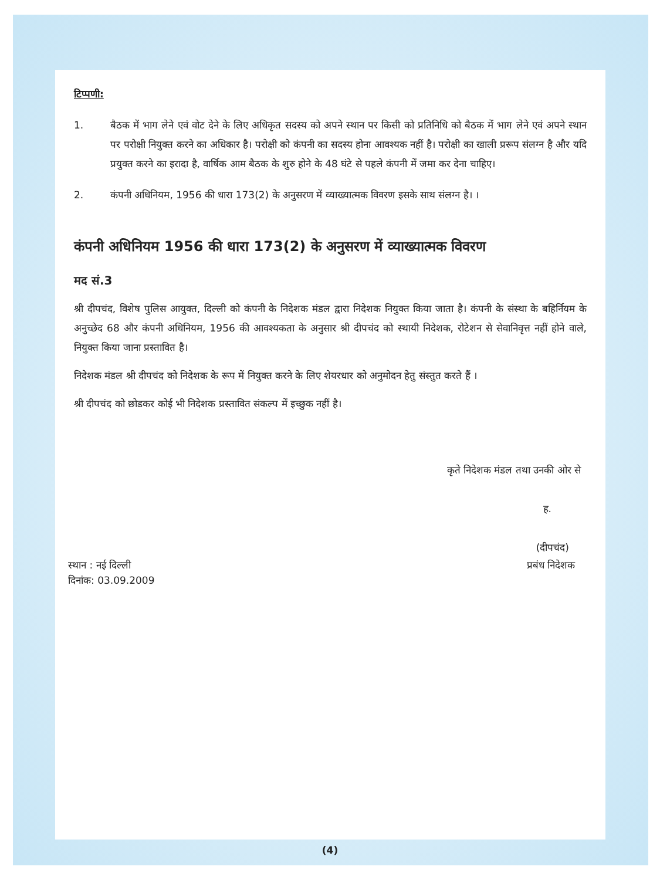टिप्पणी:
1. बैठक में भाग लेने एवं वोट देने के लिए अधिकृत सदस्य को अपने स्थान पर किसी को प्रतिनिधि को बैठक में भाग लेने एवं अपने स्थान पर परोक्षी नियुक्त करने का अधिकार है। परोक्षी को कंपनी का सदस्य होना आवश्यक नहीं है। परोक्षी का खाली प्ररूप संलग्न है और यदि प्रयुक्त करने का इरादा है, वार्षिक आम बैठक के शुरु होने के 48 घंटे से पहले कंपनी में जमा कर देना चाहिए।
2. कंपनी अधिनियम, 1956 की धारा 173(2) के अनुसरण में व्याख्यात्मक विवरण इसके साथ संलग्न है। ।
कंपनी अधिनियम 1956 की धारा 173(2) के अनुसरण में व्याख्यात्मक विवरण
मद सं.3
श्री दीपचंद, विशेष पुलिस आयुक्त, दिल्ली को कंपनी के निदेशक मंडल द्वारा निदेशक नियुक्त किया जाता है। कंपनी के संस्था के बहिर्नियम के अनुच्छेद 68 और कंपनी अधिनियम, 1956 की आवश्यकता के अनुसार श्री दीपचंद को स्थायी निदेशक, रोटेशन से सेवानिवृत्त नहीं होने वाले, नियुक्त किया जाना प्रस्तावित है।
निदेशक मंडल श्री दीपचंद को निदेशक के रूप में नियुक्त करने के लिए शेयरधार को अनुमोदन हेतु संस्तुत करते हैं ।
श्री दीपचंद को छोडकर कोई भी निदेशक प्रस्तावित संकल्प में इच्छुक नहीं है।
कृते निदेशक मंडल तथा उनकी ओर से
ह.
(दीपचंद)
स्थान : नई दिल्ली
दिनांक: 03.09.2009
प्रबंध निदेशक
(4)